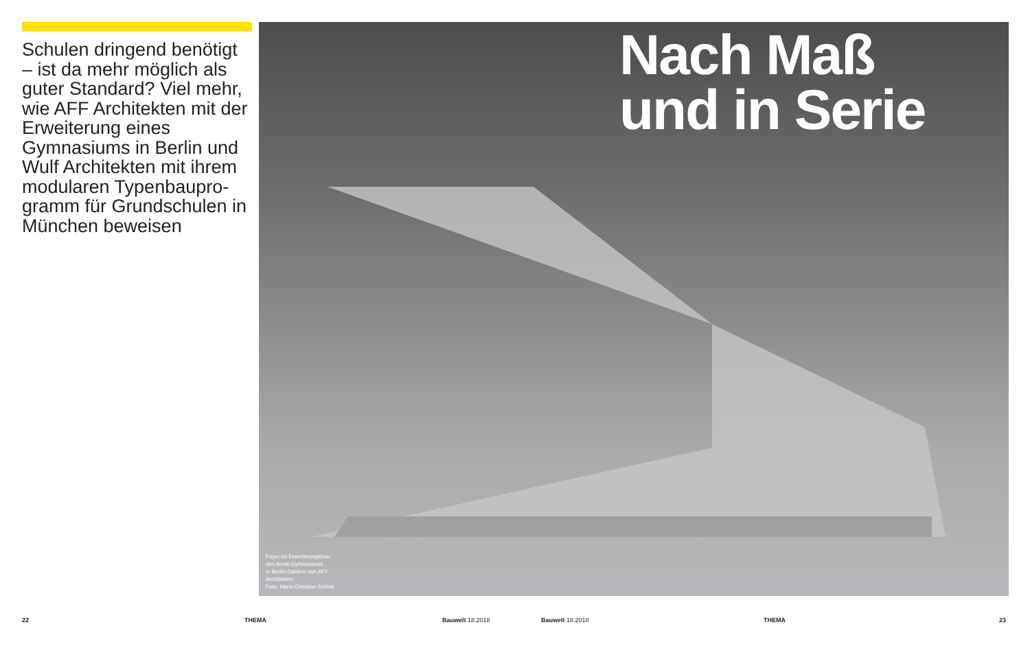Schulen dringend benötigt – ist da mehr möglich als guter Standard? Viel mehr, wie AFF Architekten mit der Erweiterung eines Gymnasiums in Berlin und Wulf Architekten mit ihrem modularen Typenbaupro­gramm für Grundschulen in München beweisen
Nach Maß
und in Serie
Foyer im Erweiterungsbau
des Arndt-Gymnasiums
in Berlin-Dahlem von AFF
Architekten
Foto: Hans-Christian Schink
22 THEMA Bauwelt 18.2018 Bauwelt 18.2018 THEMA 23